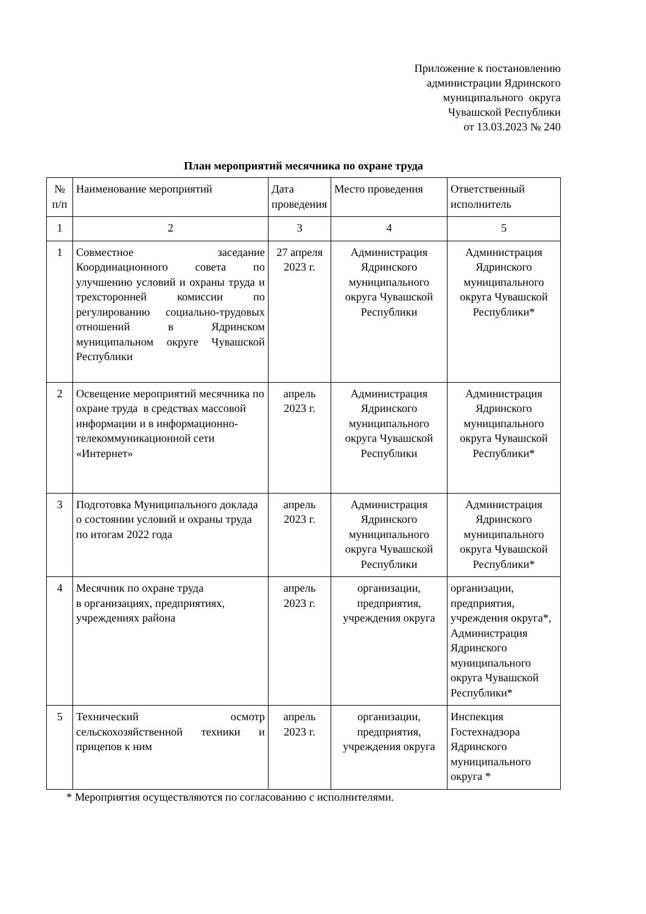Приложение к постановлению
администрации Ядринского
муниципального округа
Чувашской Республики
от 13.03.2023 № 240
План мероприятий месячника по охране труда
| № п/п | Наименование мероприятий | Дата проведения | Место проведения | Ответственный исполнитель |
| --- | --- | --- | --- | --- |
| 1 | 2 | 3 | 4 | 5 |
| 1 | Совместное заседание Координационного совета по улучшению условий и охраны труда и трехсторонней комиссии по регулированию социально-трудовых отношений в Ядринском муниципальном округе Чувашской Республики | 27 апреля 2023 г. | Администрация Ядринского муниципального округа Чувашской Республики | Администрация Ядринского муниципального округа Чувашской Республики* |
| 2 | Освещение мероприятий месячника по охране труда в средствах массовой информации и в информационно-телекоммуникационной сети «Интернет» | апрель 2023 г. | Администрация Ядринского муниципального округа Чувашской Республики | Администрация Ядринского муниципального округа Чувашской Республики* |
| 3 | Подготовка Муниципального доклада о состоянии условий и охраны труда по итогам 2022 года | апрель 2023 г. | Администрация Ядринского муниципального округа Чувашской Республики | Администрация Ядринского муниципального округа Чувашской Республики* |
| 4 | Месячник по охране труда в организациях, предприятиях, учреждениях района | апрель 2023 г. | организации, предприятия, учреждения округа | организации, предприятия, учреждения округа*, Администрация Ядринского муниципального округа Чувашской Республики* |
| 5 | Технический осмотр сельскохозяйственной техники и прицепов к ним | апрель 2023 г. | организации, предприятия, учреждения округа | Инспекция Гостехнадзора Ядринского муниципального округа * |
* Мероприятия осуществляются по согласованию с исполнителями.